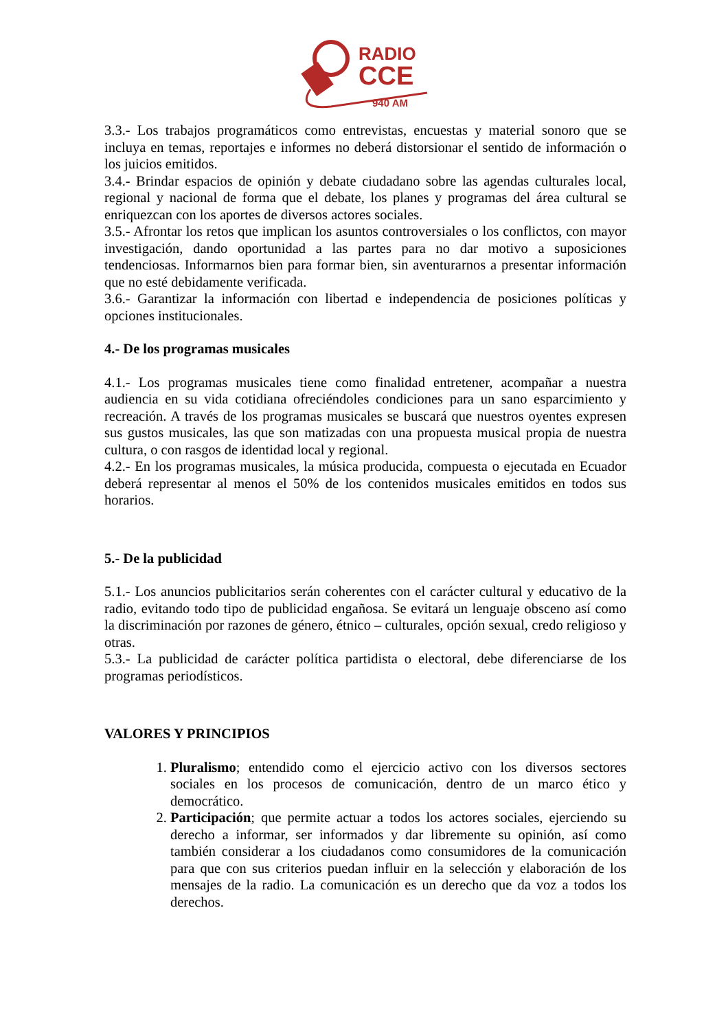RADIO
CCE
940 AM
3.3.- Los trabajos programáticos como entrevistas, encuestas y material sonoro que se incluya en temas, reportajes e informes no deberá distorsionar el sentido de información o los juicios emitidos.
3.4.- Brindar espacios de opinión y debate ciudadano sobre las agendas culturales local, regional y nacional de forma que el debate, los planes y programas del área cultural se enriquezcan con los aportes de diversos actores sociales.
3.5.- Afrontar los retos que implican los asuntos controversiales o los conflictos, con mayor investigación, dando oportunidad a las partes para no dar motivo a suposiciones tendenciosas. Informarnos bien para formar bien, sin aventurarnos a presentar información que no esté debidamente verificada.
3.6.- Garantizar la información con libertad e independencia de posiciones políticas y opciones institucionales.
4.- De los programas musicales
4.1.- Los programas musicales tiene como finalidad entretener, acompañar a nuestra audiencia en su vida cotidiana ofreciéndoles condiciones para un sano esparcimiento y recreación. A través de los programas musicales se buscará que nuestros oyentes expresen sus gustos musicales, las que son matizadas con una propuesta musical propia de nuestra cultura, o con rasgos de identidad local y regional.
4.2.- En los programas musicales, la música producida, compuesta o ejecutada en Ecuador deberá representar al menos el 50% de los contenidos musicales emitidos en todos sus horarios.
5.- De la publicidad
5.1.- Los anuncios publicitarios serán coherentes con el carácter cultural y educativo de la radio, evitando todo tipo de publicidad engañosa. Se evitará un lenguaje obsceno así como la discriminación por razones de género, étnico – culturales, opción sexual, credo religioso y otras.
5.3.- La publicidad de carácter política partidista o electoral, debe diferenciarse de los programas periodísticos.
VALORES Y PRINCIPIOS
1. Pluralismo; entendido como el ejercicio activo con los diversos sectores sociales en los procesos de comunicación, dentro de un marco ético y democrático.
2. Participación; que permite actuar a todos los actores sociales, ejerciendo su derecho a informar, ser informados y dar libremente su opinión, así como también considerar a los ciudadanos como consumidores de la comunicación para que con sus criterios puedan influir en la selección y elaboración de los mensajes de la radio. La comunicación es un derecho que da voz a todos los derechos.